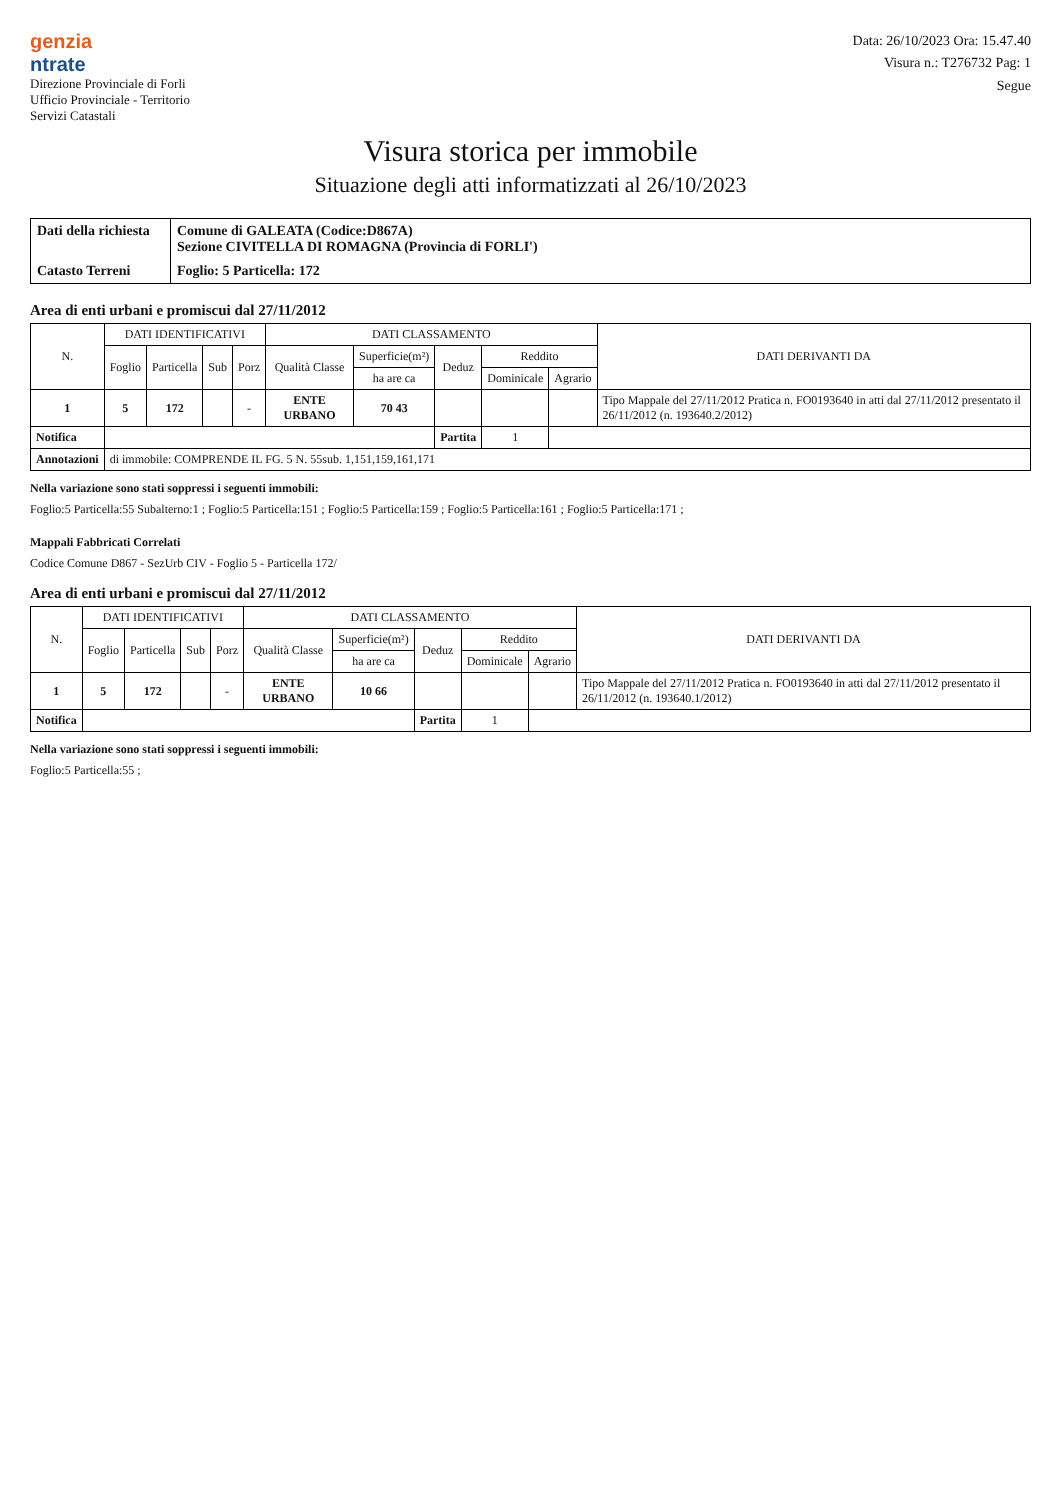genzia
ntrate
Direzione Provinciale di Forli
Ufficio Provinciale - Territorio
Servizi Catastali
Data: 26/10/2023 Ora: 15.47.40
Visura n.: T276732 Pag: 1
Segue
Visura storica per immobile
Situazione degli atti informatizzati al 26/10/2023
Dati della richiesta
Comune di GALEATA (Codice:D867A)
Sezione CIVITELLA DI ROMAGNA (Provincia di FORLI')
Catasto Terreni
Foglio: 5 Particella: 172
Area di enti urbani e promiscui dal 27/11/2012
| N. | DATI IDENTIFICATIVI | | | | DATI CLASSAMENTO | | | | | DATI DERIVANTI DA |
| --- | --- | --- | --- | --- | --- | --- | --- | --- | --- | --- |
| | Foglio | Particella | Sub | Porz | Qualità Classe | Superficie(m²) | Deduz | Reddito | | |
| | | | | | | ha are ca | | Dominicale | Agrario | |
| 1 | 5 | 172 | | - | ENTE URBANO | 70 43 | | | | Tipo Mappale del 27/11/2012 Pratica n. FO0193640 in atti dal 27/11/2012 presentato il 26/11/2012 (n. 193640.2/2012) |
| Notifica | | | | | | | Partita | 1 | | |
| Annotazioni | di immobile: COMPRENDE IL FG. 5 N. 55sub. 1,151,159,161,171 | | | | | | | | | |
Nella variazione sono stati soppressi i seguenti immobili:
Foglio:5 Particella:55 Subalterno:1 ; Foglio:5 Particella:151 ; Foglio:5 Particella:159 ; Foglio:5 Particella:161 ; Foglio:5 Particella:171 ;
Mappali Fabbricati Correlati
Codice Comune D867 - SezUrb CIV - Foglio 5 - Particella 172/
Area di enti urbani e promiscui dal 27/11/2012
| N. | DATI IDENTIFICATIVI | | | | DATI CLASSAMENTO | | | | | DATI DERIVANTI DA |
| --- | --- | --- | --- | --- | --- | --- | --- | --- | --- | --- |
| | Foglio | Particella | Sub | Porz | Qualità Classe | Superficie(m²) | Deduz | Reddito | | |
| | | | | | | ha are ca | | Dominicale | Agrario | |
| 1 | 5 | 172 | | - | ENTE URBANO | 10 66 | | | | Tipo Mappale del 27/11/2012 Pratica n. FO0193640 in atti dal 27/11/2012 presentato il 26/11/2012 (n. 193640.1/2012) |
| Notifica | | | | | | | Partita | 1 | | |
Nella variazione sono stati soppressi i seguenti immobili:
Foglio:5 Particella:55 ;